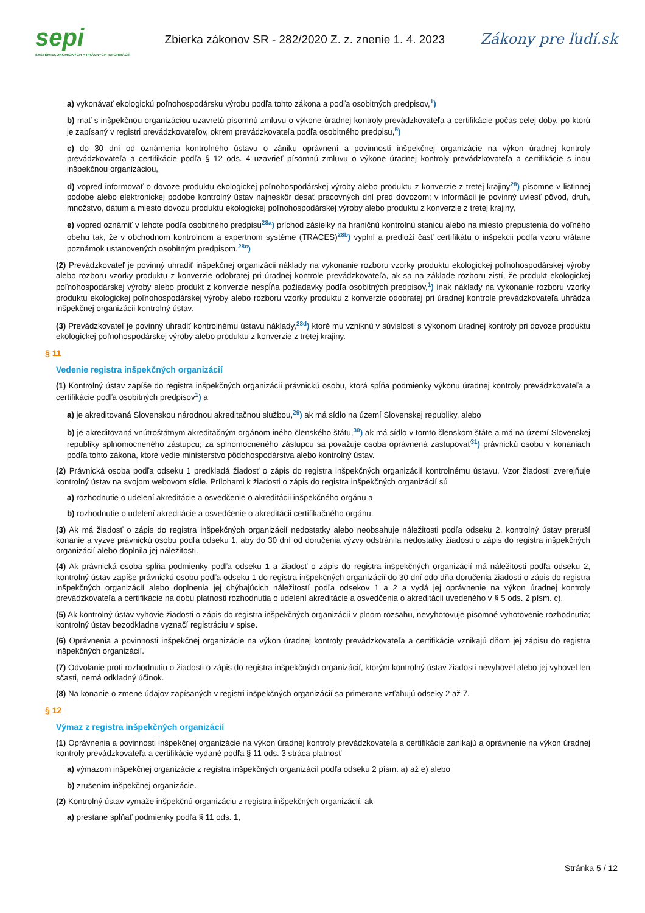sepi
SYSTÉM EKONOMICKÝCH A PRÁVNYCH INFORMÁCIÍ
Zbierka zákonov SR - 282/2020 Z. z. znenie 1. 4. 2023
Zákony pre ľudí.sk
a) vykonávať ekologickú poľnohospodársku výrobu podľa tohto zákona a podľa osobitných predpisov,<sup>1</sup>)
b) mať s inšpekčnou organizáciou uzavretú písomnú zmluvu o výkone úradnej kontroly prevádzkovateľa a certifikácie počas celej doby, po ktorú je zapísaný v registri prevádzkovateľov, okrem prevádzkovateľa podľa osobitného predpisu,<sup>5</sup>)
c) do 30 dní od oznámenia kontrolného ústavu o zániku oprávnení a povinností inšpekčnej organizácie na výkon úradnej kontroly prevádzkovateľa a certifikácie podľa § 12 ods. 4 uzavrieť písomnú zmluvu o výkone úradnej kontroly prevádzkovateľa a certifikácie s inou inšpekčnou organizáciou,
d) vopred informovať o dovoze produktu ekologickej poľnohospodárskej výroby alebo produktu z konverzie z tretej krajiny<sup>28</sup>) písomne v listinnej podobe alebo elektronickej podobe kontrolný ústav najneskôr desať pracovných dní pred dovozom; v informácii je povinný uviesť pôvod, druh, množstvo, dátum a miesto dovozu produktu ekologickej poľnohospodárskej výroby alebo produktu z konverzie z tretej krajiny,
e) vopred oznámiť v lehote podľa osobitného predpisu<sup>28a</sup>) príchod zásielky na hraničnú kontrolnú stanicu alebo na miesto prepustenia do voľného obehu tak, že v obchodnom kontrolnom a expertnom systéme (TRACES)<sup>28b</sup>) vyplní a predloží časť certifikátu o inšpekcii podľa vzoru vrátane poznámok ustanovených osobitným predpisom.<sup>28c</sup>)
(2) Prevádzkovateľ je povinný uhradiť inšpekčnej organizácii náklady na vykonanie rozboru vzorky produktu ekologickej poľnohospodárskej výroby alebo rozboru vzorky produktu z konverzie odobratej pri úradnej kontrole prevádzkovateľa, ak sa na základe rozboru zistí, že produkt ekologickej poľnohospodárskej výroby alebo produkt z konverzie nespĺňa požiadavky podľa osobitných predpisov,<sup>1</sup>) inak náklady na vykonanie rozboru vzorky produktu ekologickej poľnohospodárskej výroby alebo rozboru vzorky produktu z konverzie odobratej pri úradnej kontrole prevádzkovateľa uhrádza inšpekčnej organizácii kontrolný ústav.
(3) Prevádzkovateľ je povinný uhradiť kontrolnému ústavu náklady,<sup>28d</sup>) ktoré mu vzniknú v súvislosti s výkonom úradnej kontroly pri dovoze produktu ekologickej poľnohospodárskej výroby alebo produktu z konverzie z tretej krajiny.
§ 11
Vedenie registra inšpekčných organizácií
(1) Kontrolný ústav zapíše do registra inšpekčných organizácií právnickú osobu, ktorá spĺňa podmienky výkonu úradnej kontroly prevádzkovateľa a certifikácie podľa osobitných predpisov<sup>1</sup>) a
a) je akreditovaná Slovenskou národnou akreditačnou službou,<sup>29</sup>) ak má sídlo na území Slovenskej republiky, alebo
b) je akreditovaná vnútroštátnym akreditačným orgánom iného členského štátu,<sup>30</sup>) ak má sídlo v tomto členskom štáte a má na území Slovenskej republiky splnomocneného zástupcu; za splnomocneného zástupcu sa považuje osoba oprávnená zastupovať<sup>31</sup>) právnickú osobu v konaniach podľa tohto zákona, ktoré vedie ministerstvo pôdohospodárstva alebo kontrolný ústav.
(2) Právnická osoba podľa odseku 1 predkladá žiadosť o zápis do registra inšpekčných organizácií kontrolnému ústavu. Vzor žiadosti zverejňuje kontrolný ústav na svojom webovom sídle. Prílohami k žiadosti o zápis do registra inšpekčných organizácií sú
a) rozhodnutie o udelení akreditácie a osvedčenie o akreditácii inšpekčného orgánu a
b) rozhodnutie o udelení akreditácie a osvedčenie o akreditácii certifikačného orgánu.
(3) Ak má žiadosť o zápis do registra inšpekčných organizácií nedostatky alebo neobsahuje náležitosti podľa odseku 2, kontrolný ústav preruší konanie a vyzve právnickú osobu podľa odseku 1, aby do 30 dní od doručenia výzvy odstránila nedostatky žiadosti o zápis do registra inšpekčných organizácií alebo doplnila jej náležitosti.
(4) Ak právnická osoba spĺňa podmienky podľa odseku 1 a žiadosť o zápis do registra inšpekčných organizácií má náležitosti podľa odseku 2, kontrolný ústav zapíše právnickú osobu podľa odseku 1 do registra inšpekčných organizácií do 30 dní odo dňa doručenia žiadosti o zápis do registra inšpekčných organizácií alebo doplnenia jej chýbajúcich náležitostí podľa odsekov 1 a 2 a vydá jej oprávnenie na výkon úradnej kontroly prevádzkovateľa a certifikácie na dobu platnosti rozhodnutia o udelení akreditácie a osvedčenia o akreditácii uvedeného v § 5 ods. 2 písm. c).
(5) Ak kontrolný ústav vyhovie žiadosti o zápis do registra inšpekčných organizácií v plnom rozsahu, nevyhotovuje písomné vyhotovenie rozhodnutia; kontrolný ústav bezodkladne vyznačí registráciu v spise.
(6) Oprávnenia a povinnosti inšpekčnej organizácie na výkon úradnej kontroly prevádzkovateľa a certifikácie vznikajú dňom jej zápisu do registra inšpekčných organizácií.
(7) Odvolanie proti rozhodnutiu o žiadosti o zápis do registra inšpekčných organizácií, ktorým kontrolný ústav žiadosti nevyhovel alebo jej vyhovel len sčasti, nemá odkladný účinok.
(8) Na konanie o zmene údajov zapísaných v registri inšpekčných organizácií sa primerane vzťahujú odseky 2 až 7.
§ 12
Výmaz z registra inšpekčných organizácií
(1) Oprávnenia a povinnosti inšpekčnej organizácie na výkon úradnej kontroly prevádzkovateľa a certifikácie zanikajú a oprávnenie na výkon úradnej kontroly prevádzkovateľa a certifikácie vydané podľa § 11 ods. 3 stráca platnosť
a) výmazom inšpekčnej organizácie z registra inšpekčných organizácií podľa odseku 2 písm. a) až e) alebo
b) zrušením inšpekčnej organizácie.
(2) Kontrolný ústav vymaže inšpekčnú organizáciu z registra inšpekčných organizácií, ak
a) prestane spĺňať podmienky podľa § 11 ods. 1,
Stránka 5 / 12